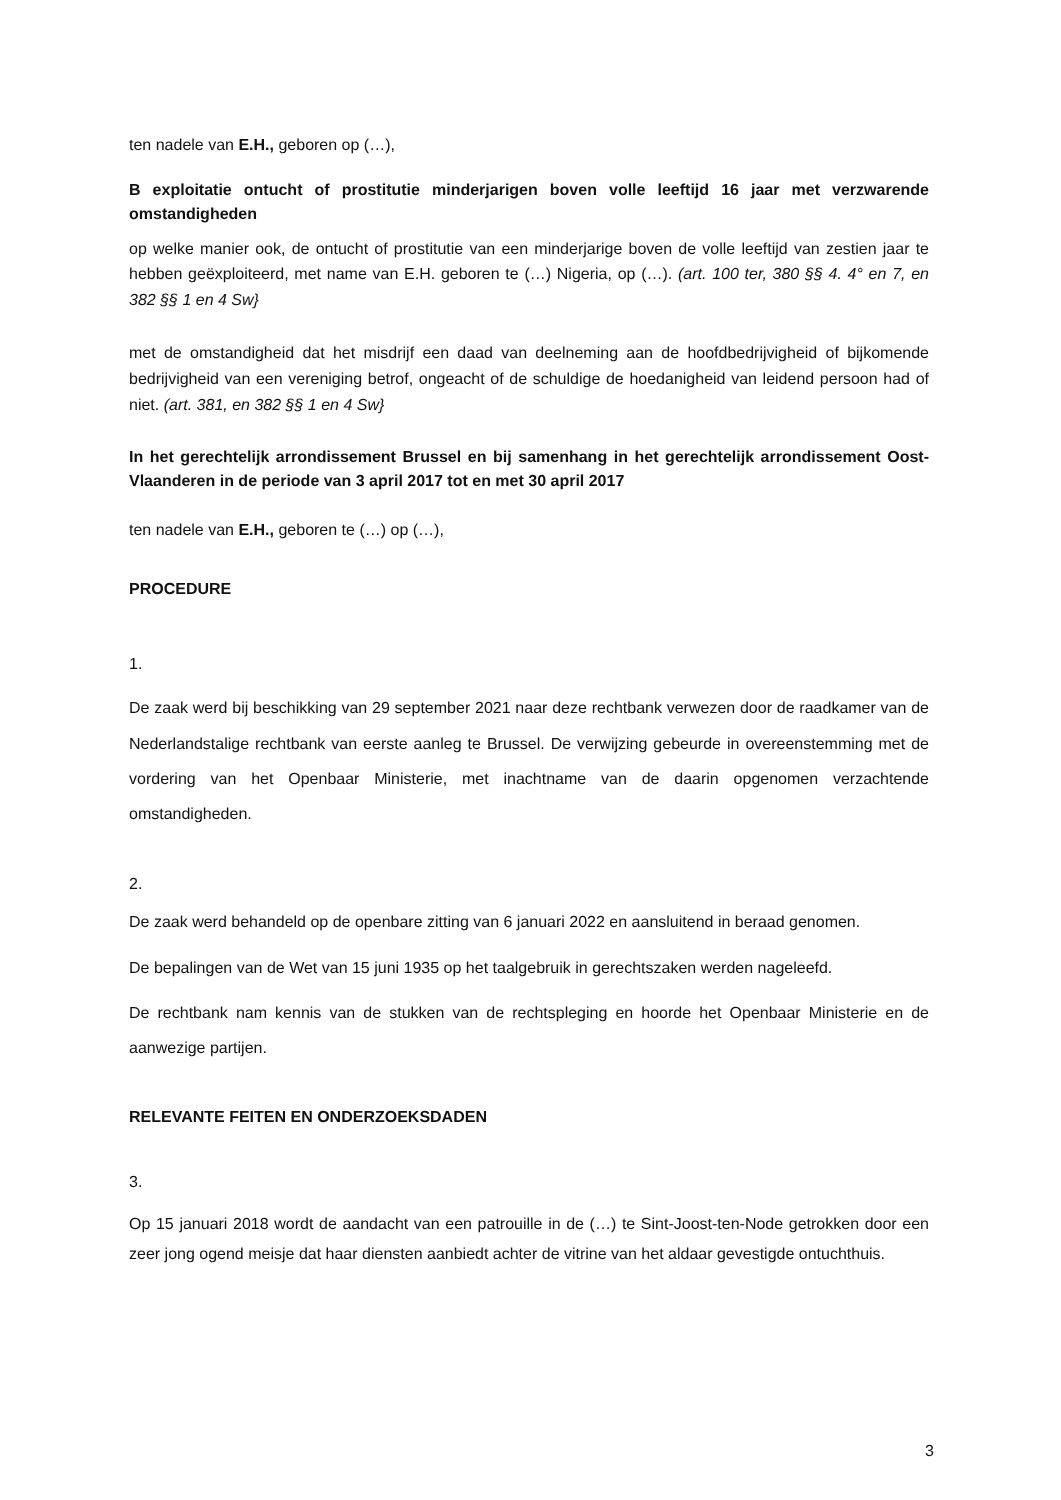ten nadele van E.H., geboren op (…),
B exploitatie ontucht of prostitutie minderjarigen boven volle leeftijd 16 jaar met verzwarende omstandigheden
op welke manier ook, de ontucht of prostitutie van een minderjarige boven de volle leeftijd van zestien jaar te hebben geëxploiteerd, met name van E.H. geboren te (…) Nigeria, op (…). (art. 100 ter, 380 §§ 4. 4° en 7, en 382 §§ 1 en 4 Sw}
met de omstandigheid dat het misdrijf een daad van deelneming aan de hoofdbedrijvigheid of bijkomende bedrijvigheid van een vereniging betrof, ongeacht of de schuldige de hoedanigheid van leidend persoon had of niet. (art. 381, en 382 §§ 1 en 4 Sw}
In het gerechtelijk arrondissement Brussel en bij samenhang in het gerechtelijk arrondissement Oost-Vlaanderen in de periode van 3 april 2017 tot en met 30 april 2017
ten nadele van E.H., geboren te (…) op (…),
PROCEDURE
1.
De zaak werd bij beschikking van 29 september 2021 naar deze rechtbank verwezen door de raadkamer van de Nederlandstalige rechtbank van eerste aanleg te Brussel. De verwijzing gebeurde in overeenstemming met de vordering van het Openbaar Ministerie, met inachtname van de daarin opgenomen verzachtende omstandigheden.
2.
De zaak werd behandeld op de openbare zitting van 6 januari 2022 en aansluitend in beraad genomen.
De bepalingen van de Wet van 15 juni 1935 op het taalgebruik in gerechtszaken werden nageleefd.
De rechtbank nam kennis van de stukken van de rechtspleging en hoorde het Openbaar Ministerie en de aanwezige partijen.
RELEVANTE FEITEN EN ONDERZOEKSDADEN
3.
Op 15 januari 2018 wordt de aandacht van een patrouille in de (…) te Sint-Joost-ten-Node getrokken door een zeer jong ogend meisje dat haar diensten aanbiedt achter de vitrine van het aldaar gevestigde ontuchthuis.
3